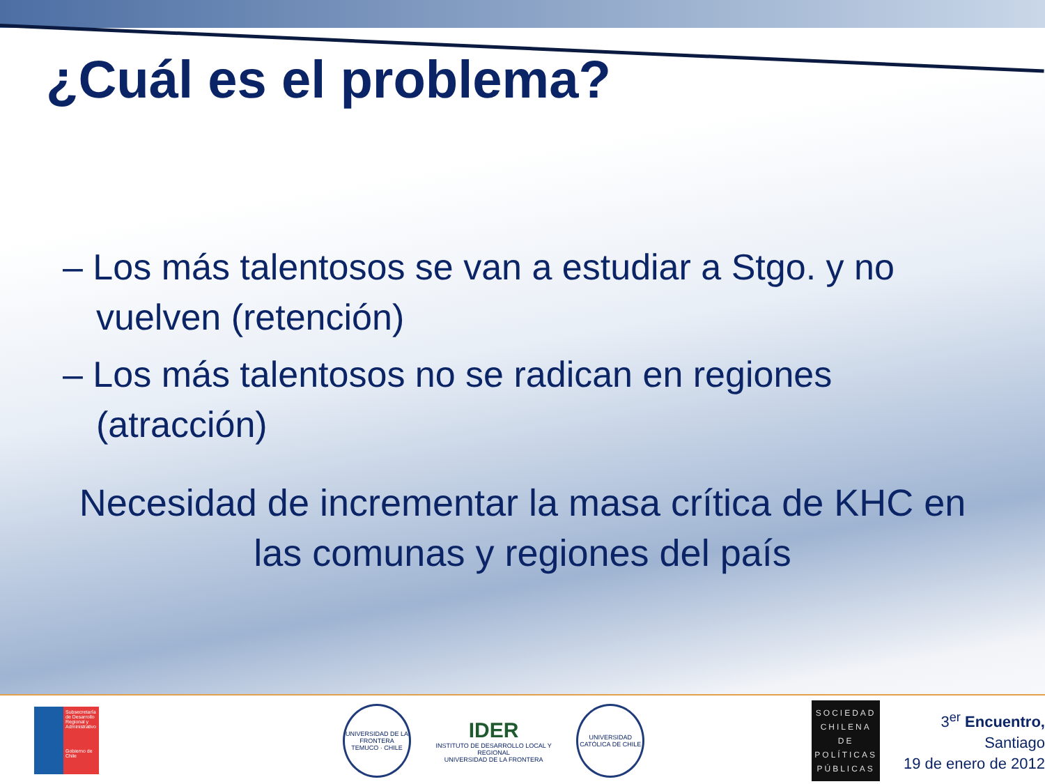¿Cuál es el problema?
– Los más talentosos se van a estudiar a Stgo. y no vuelven (retención)
– Los más talentosos no se radican en regiones (atracción)
Necesidad de incrementar la masa crítica de KHC en las comunas y regiones del país
Subsecretaría de Desarrollo Regional y Administrativo
Gobierno de Chile
UNIVERSIDAD DE LA FRONTERA
TEMUCO · CHILE
IDER
INSTITUTO DE DESARROLLO LOCAL Y REGIONAL
UNIVERSIDAD DE LA FRONTERA
UNIVERSIDAD CATÓLICA DE CHILE
SOCIEDAD CHILENA DE POLÍTICAS PÚBLICAS
3<sup>er</sup> Encuentro, Santiago
19 de enero de 2012